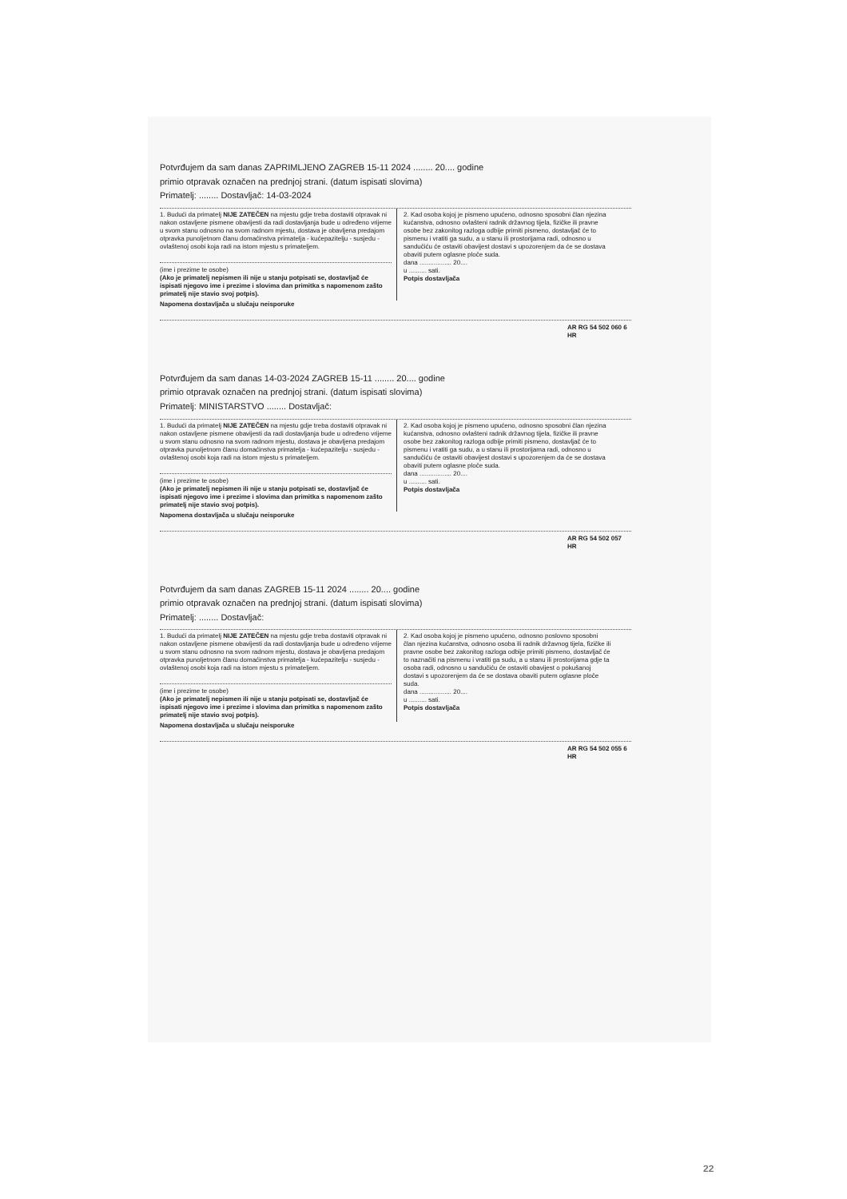Potvrđujem da sam danas ZAPRIMLJENO ZAGREB 15-11 2024 ........ 20.... godine
primio otpravak označen na prednjoj strani. (datum ispisati slovima)
Primatelj: ........ Dostavljač: 14-03-2024
1. Budući da primatelj NIJE ZATEČEN na mjestu gdje treba dostaviti otpravak ni nakon ostavljene pismene obavijesti da radi dostavljanja bude u određeno vrijeme u svom stanu odnosno na svom radnom mjestu, dostava je obavljena predajom otpravka punoljetnom članu domaćinstva primatelja - kućepazitelju - susjedu - ovlaštenoj osobi koja radi na istom mjestu s primateljem.
(ime i prezime te osobe)
(Ako je primatelj nepismen ili nije u stanju potpisati se, dostavljač će ispisati njegovo ime i prezime i slovima dan primitka s napomenom zašto primatelj nije stavio svoj potpis).
2. Kad osoba kojoj je pismeno upućeno, odnosno sposobni član njezina kućanstva, odnosno ovlašteni radnik državnog tijela, fizičke ili pravne osobe bez zakonitog razloga odbije primiti pismeno, dostavljač će to pismenu i vratiti ga sudu, a u stanu ili prostorijama radi, odnosno u sandučiću će ostaviti obavijest dostavi s upozorenjem da će se dostava obaviti putem oglasne ploče suda.
dana .................. 20....
u .......... sati.
Potpis dostavljača
Napomena dostavljača u slučaju neisporuke
AR RG 54 502 060 6 HR
Potvrđujem da sam danas 14-03-2024 ZAGREB 15-11 ........ 20.... godine
primio otpravak označen na prednjoj strani. (datum ispisati slovima)
Primatelj: MINISTARSTVO ........ Dostavljač:
1. Budući da primatelj NIJE ZATEČEN na mjestu gdje treba dostaviti otpravak ni nakon ostavljene pismene obavijesti da radi dostavljanja bude u određeno vrijeme u svom stanu odnosno na svom radnom mjestu, dostava je obavljena predajom otpravka punoljetnom članu domaćinstva primatelja - kućepazitelju - susjedu - ovlaštenoj osobi koja radi na istom mjestu s primateljem.
(ime i prezime te osobe)
(Ako je primatelj nepismen ili nije u stanju potpisati se, dostavljač će ispisati njegovo ime i prezime i slovima dan primitka s napomenom zašto primatelj nije stavio svoj potpis).
2. Kad osoba kojoj je pismeno upućeno, odnosno sposobni član njezina kućanstva, odnosno ovlašteni radnik državnog tijela, fizičke ili pravne osobe bez zakonitog razloga odbije primiti pismeno, dostavljač će to pismenu i vratiti ga sudu, a u stanu ili prostorijama radi, odnosno u sandučiću će ostaviti obavijest dostavi s upozorenjem da će se dostava obaviti putem oglasne ploče suda.
dana .................. 20....
u .......... sati.
Potpis dostavljača
Napomena dostavljača u slučaju neisporuke
AR RG 54 502 057 HR
Potvrđujem da sam danas ZAGREB 15-11 2024 ........ 20.... godine
primio otpravak označen na prednjoj strani. (datum ispisati slovima)
Primatelj: ........ Dostavljač:
1. Budući da primatelj NIJE ZATEČEN na mjestu gdje treba dostaviti otpravak ni nakon ostavljene pismene obavijesti da radi dostavljanja bude u određeno vrijeme u svom stanu odnosno na svom radnom mjestu, dostava je obavljena predajom otpravka punoljetnom članu domaćinstva primatelja - kućepazitelju - susjedu - ovlaštenoj osobi koja radi na istom mjestu s primateljem.
(ime i prezime te osobe)
(Ako je primatelj nepismen ili nije u stanju potpisati se, dostavljač će ispisati njegovo ime i prezime i slovima dan primitka s napomenom zašto primatelj nije stavio svoj potpis).
2. Kad osoba kojoj je pismeno upućeno, odnosno poslovno sposobni član njezina kućanstva, odnosno osoba ili radnik državnog tijela, fizičke ili pravne osobe bez zakonitog razloga odbije primiti pismeno, dostavljač će to naznačiti na pismenu i vratiti ga sudu, a u stanu ili prostorijama gdje ta osoba radi, odnosno u sandučiću će ostaviti obavijest o pokušanoj dostavi s upozorenjem da će se dostava obaviti putem oglasne ploče suda.
dana .................. 20....
u .......... sati.
Potpis dostavljača
Napomena dostavljača u slučaju neisporuke
AR RG 54 502 055 6 HR
22